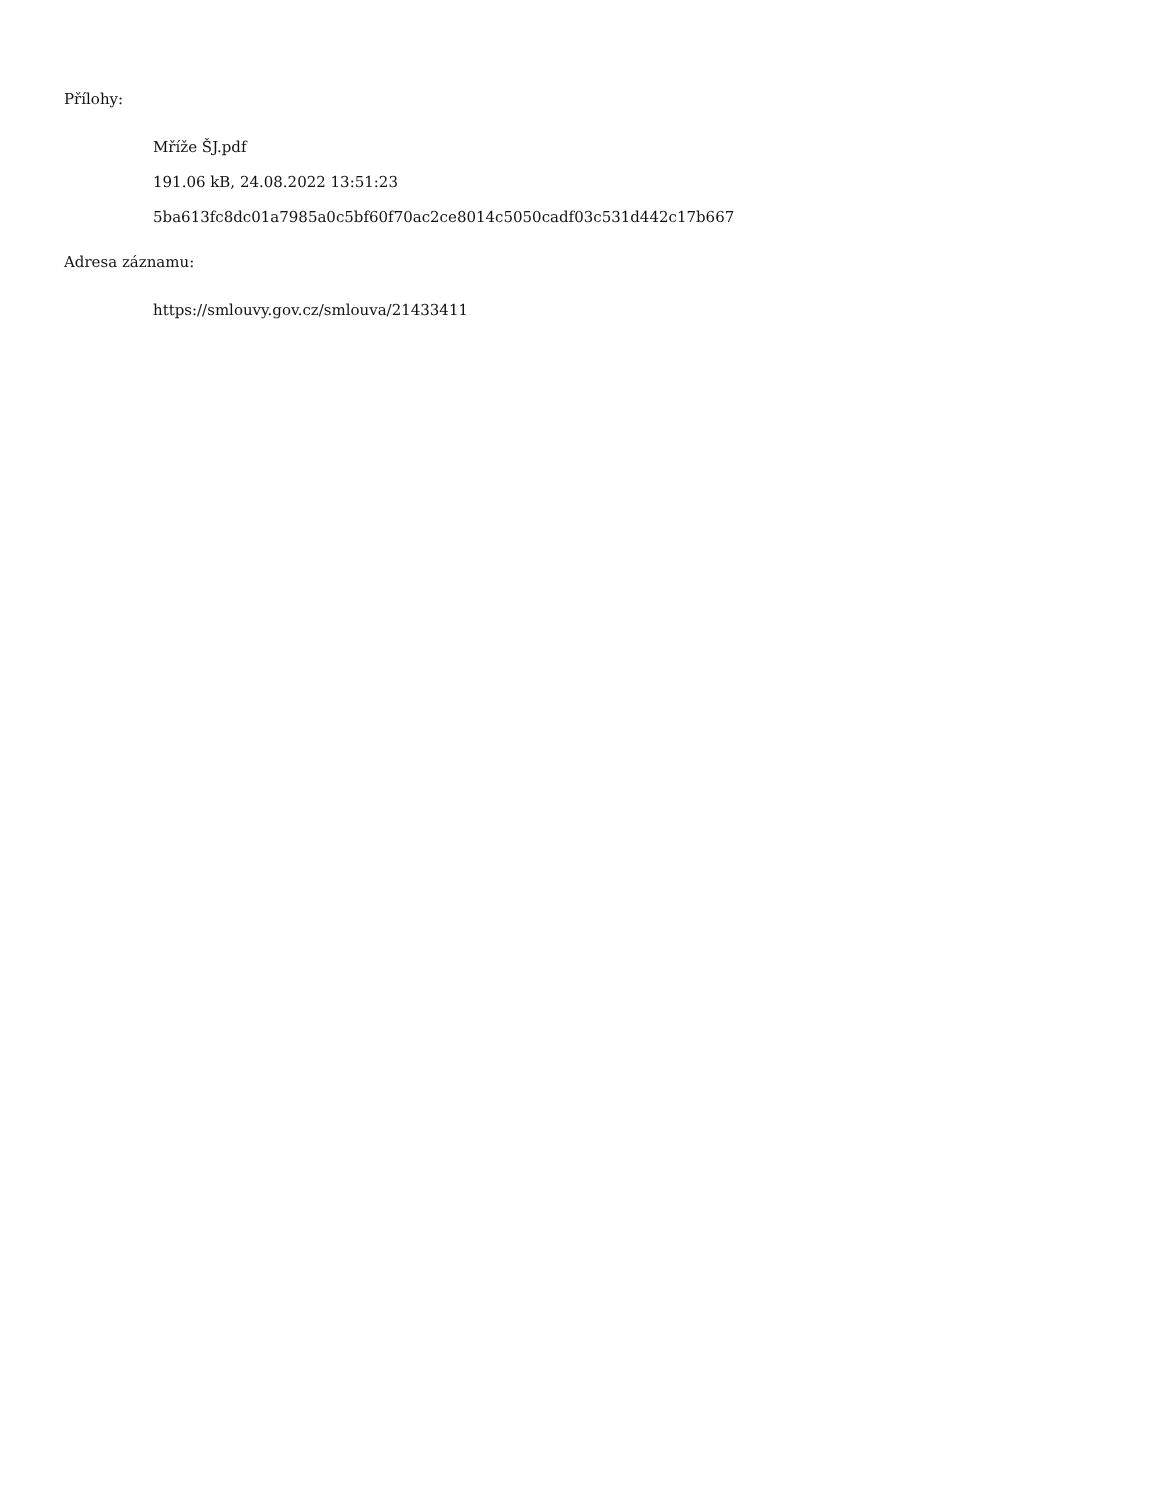Přílohy:
Mříže ŠJ.pdf
191.06 kB, 24.08.2022 13:51:23
5ba613fc8dc01a7985a0c5bf60f70ac2ce8014c5050cadf03c531d442c17b667
Adresa záznamu:
https://smlouvy.gov.cz/smlouva/21433411